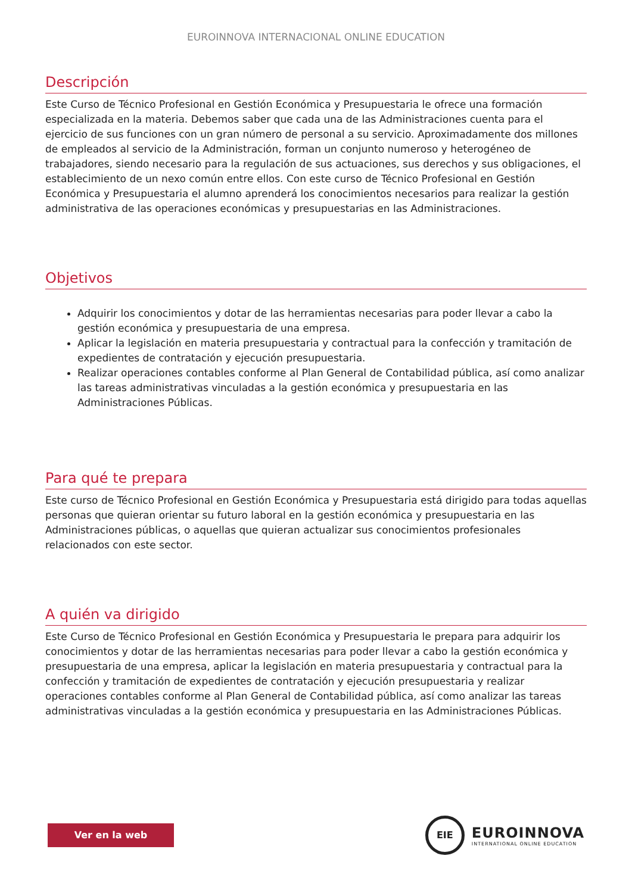EUROINNOVA INTERNACIONAL ONLINE EDUCATION
Descripción
Este Curso de Técnico Profesional en Gestión Económica y Presupuestaria le ofrece una formación especializada en la materia. Debemos saber que cada una de las Administraciones cuenta para el ejercicio de sus funciones con un gran número de personal a su servicio. Aproximadamente dos millones de empleados al servicio de la Administración, forman un conjunto numeroso y heterogéneo de trabajadores, siendo necesario para la regulación de sus actuaciones, sus derechos y sus obligaciones, el establecimiento de un nexo común entre ellos. Con este curso de Técnico Profesional en Gestión Económica y Presupuestaria el alumno aprenderá los conocimientos necesarios para realizar la gestión administrativa de las operaciones económicas y presupuestarias en las Administraciones.
Objetivos
Adquirir los conocimientos y dotar de las herramientas necesarias para poder llevar a cabo la gestión económica y presupuestaria de una empresa.
Aplicar la legislación en materia presupuestaria y contractual para la confección y tramitación de expedientes de contratación y ejecución presupuestaria.
Realizar operaciones contables conforme al Plan General de Contabilidad pública, así como analizar las tareas administrativas vinculadas a la gestión económica y presupuestaria en las Administraciones Públicas.
Para qué te prepara
Este curso de Técnico Profesional en Gestión Económica y Presupuestaria está dirigido para todas aquellas personas que quieran orientar su futuro laboral en la gestión económica y presupuestaria en las Administraciones públicas, o aquellas que quieran actualizar sus conocimientos profesionales relacionados con este sector.
A quién va dirigido
Este Curso de Técnico Profesional en Gestión Económica y Presupuestaria le prepara para adquirir los conocimientos y dotar de las herramientas necesarias para poder llevar a cabo la gestión económica y presupuestaria de una empresa, aplicar la legislación en materia presupuestaria y contractual para la confección y tramitación de expedientes de contratación y ejecución presupuestaria y realizar operaciones contables conforme al Plan General de Contabilidad pública, así como analizar las tareas administrativas vinculadas a la gestión económica y presupuestaria en las Administraciones Públicas.
Ver en la web
EIE
EUROINNOVA
INTERNATIONAL ONLINE EDUCATION